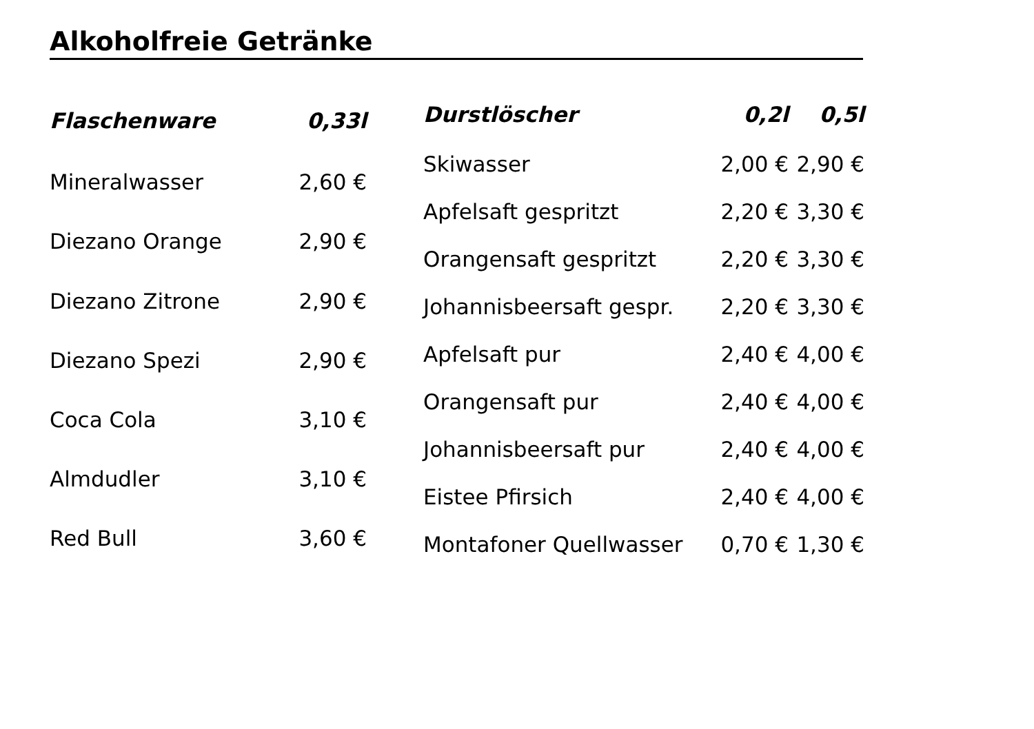Alkoholfreie Getränke
| Flaschenware | 0,33l |
| --- | --- |
| Mineralwasser | 2,60 € |
| Diezano Orange | 2,90 € |
| Diezano Zitrone | 2,90 € |
| Diezano Spezi | 2,90 € |
| Coca Cola | 3,10 € |
| Almdudler | 3,10 € |
| Red Bull | 3,60 € |
| Durstlöscher | 0,2l | 0,5l |
| --- | --- | --- |
| Skiwasser | 2,00 € | 2,90 € |
| Apfelsaft gespritzt | 2,20 € | 3,30 € |
| Orangensaft gespritzt | 2,20 € | 3,30 € |
| Johannisbeersaft gespr. | 2,20 € | 3,30 € |
| Apfelsaft pur | 2,40 € | 4,00 € |
| Orangensaft pur | 2,40 € | 4,00 € |
| Johannisbeersaft pur | 2,40 € | 4,00 € |
| Eistee Pfirsich | 2,40 € | 4,00 € |
| Montafoner Quellwasser | 0,70 € | 1,30 € |